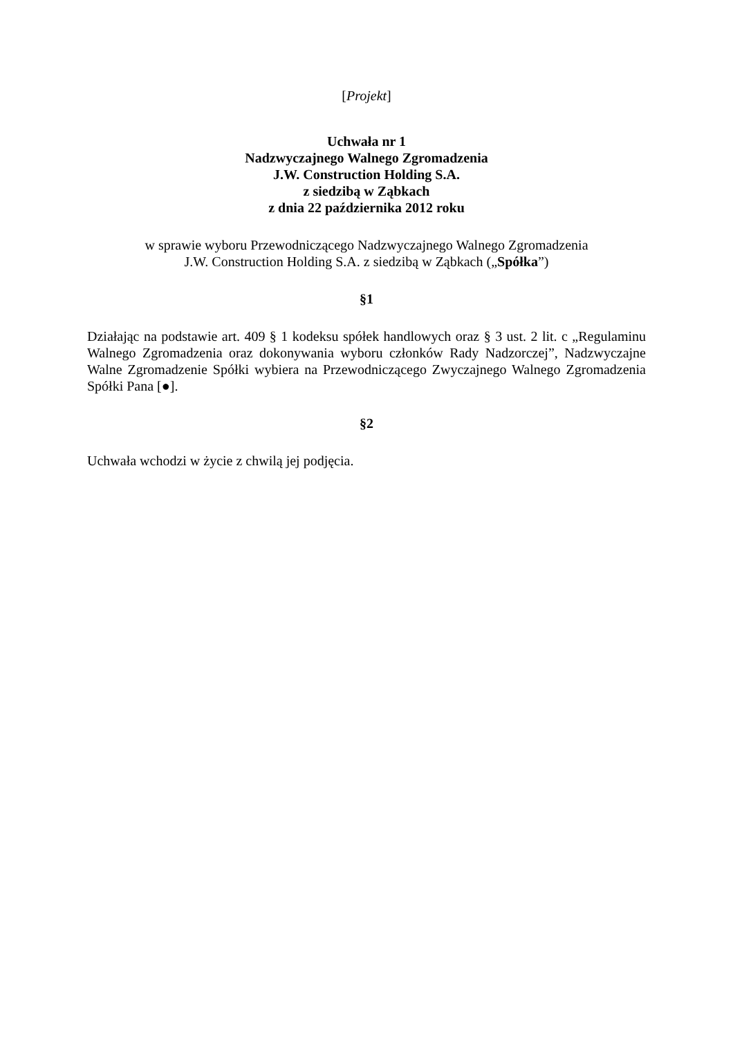[Projekt]
Uchwała nr 1
Nadzwyczajnego Walnego Zgromadzenia
J.W. Construction Holding S.A.
z siedzibą w Ząbkach
z dnia 22 października 2012 roku
w sprawie wyboru Przewodniczącego Nadzwyczajnego Walnego Zgromadzenia
J.W. Construction Holding S.A. z siedzibą w Ząbkach („Spółka”)
§1
Działając na podstawie art. 409 § 1 kodeksu spółek handlowych oraz § 3 ust. 2 lit. c „Regulaminu Walnego Zgromadzenia oraz dokonywania wyboru członków Rady Nadzorczej”, Nadzwyczajne Walne Zgromadzenie Spółki wybiera na Przewodniczącego Zwyczajnego Walnego Zgromadzenia Spółki Pana [●].
§2
Uchwała wchodzi w życie z chwilą jej podjęcia.